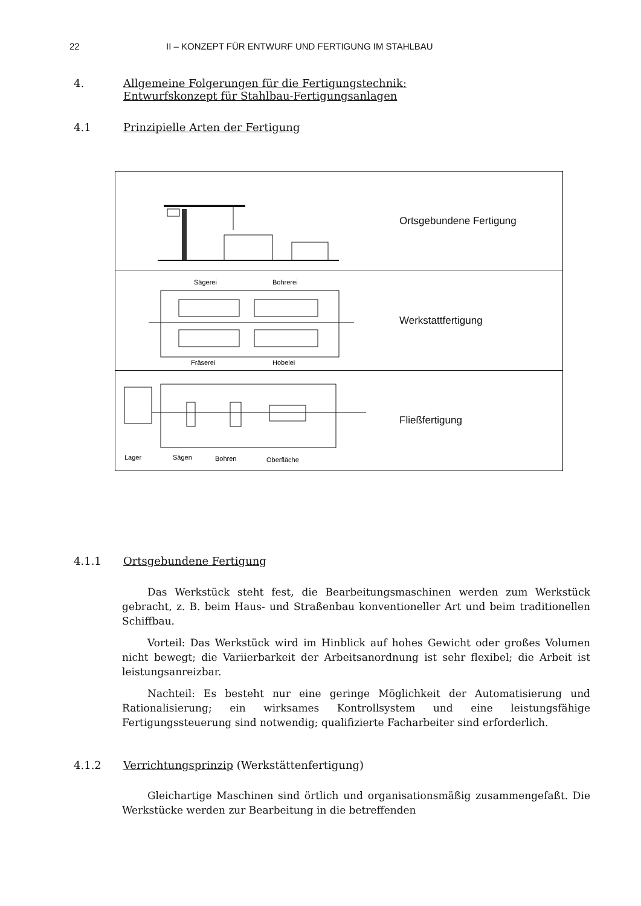22 II – KONZEPT FÜR ENTWURF UND FERTIGUNG IM STAHLBAU
4. Allgemeine Folgerungen für die Fertigungstechnik:
Entwurfskonzept für Stahlbau-Fertigungsanlagen
4.1 Prinzipielle Arten der Fertigung
Ortsgebundene Fertigung
Sägerei
Bohrerei
Fräserei
Hobelei
Werkstattfertigung
Lager
Sägen
Bohren
Oberfläche
Fließfertigung
4.1.1 Ortsgebundene Fertigung
Das Werkstück steht fest, die Bearbeitungsmaschinen werden zum Werkstück gebracht, z. B. beim Haus- und Straßenbau konventioneller Art und beim traditionellen Schiffbau.
Vorteil: Das Werkstück wird im Hinblick auf hohes Gewicht oder großes Volumen nicht bewegt; die Variierbarkeit der Arbeitsanordnung ist sehr flexibel; die Arbeit ist leistungsanreizbar.
Nachteil: Es besteht nur eine geringe Möglichkeit der Automatisierung und Rationalisierung; ein wirksames Kontrollsystem und eine leistungsfähige Fertigungssteuerung sind notwendig; qualifizierte Facharbeiter sind erforderlich.
4.1.2 Verrichtungsprinzip (Werkstättenfertigung)
Gleichartige Maschinen sind örtlich und organisationsmäßig zusammengefaßt. Die Werkstücke werden zur Bearbeitung in die betreffenden